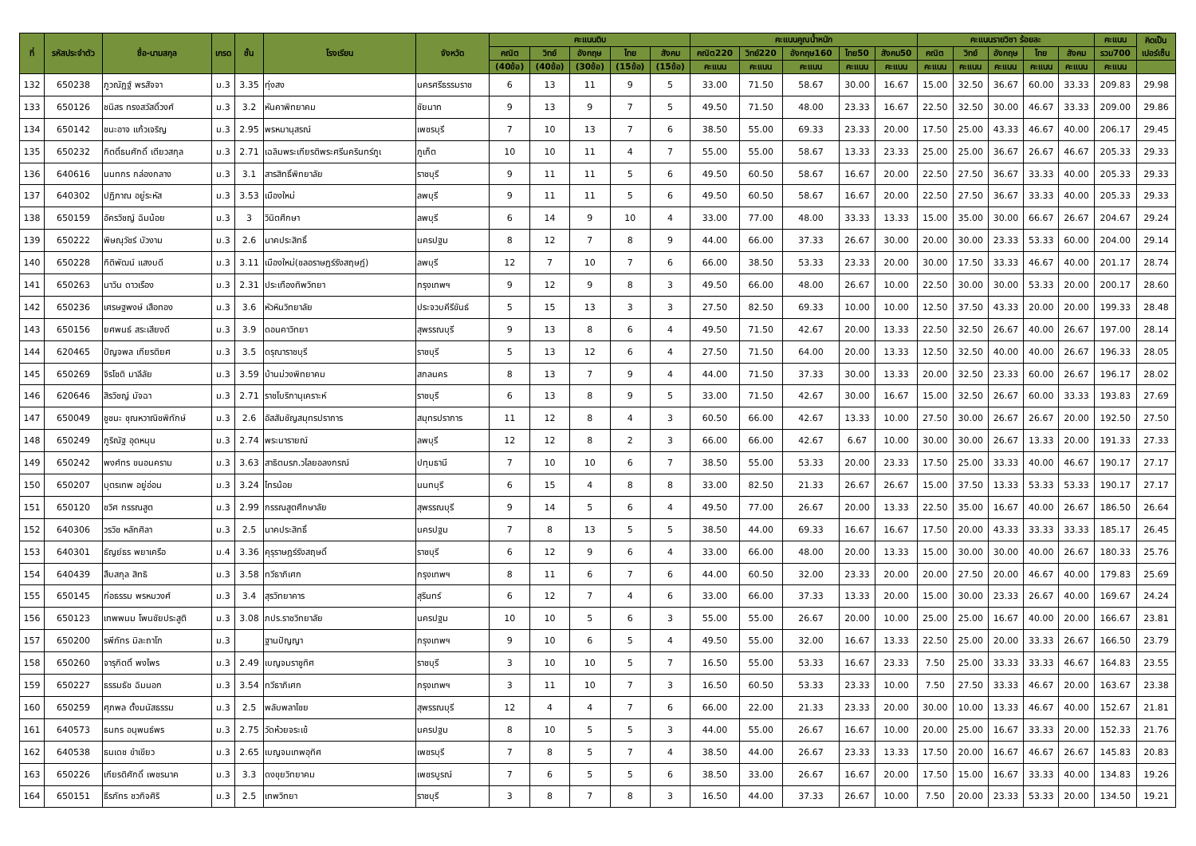| ที่ | รหัสประจำตัว | ชื่อ-นามสกุล | เกรด | ชั้น | โรงเรียน | จังหวัด | คะแนนดิบ | | | | | คะแนนคูณน้ำหนัก | | | | | คะแนนรายวิชา ร้อยละ | | | | | คะแนน | คิดเป็น เปอร์เซ็น |
| --- | --- | --- | --- | --- | --- | --- | --- | --- | --- | --- | --- | --- | --- | --- | --- | --- | --- | --- | --- | --- | --- | --- | --- |
| | | | | | | | คณิต | วิทย์ | อังกฤษ | ไทย | สังคม | คณิต220 | วิทย์220 | อังกฤษ160 | ไทย50 | สังคม50 | คณิต | วิทย์ | อังกฤษ | ไทย | สังคม | รวม700 | |
| | | | | | | | (40ข้อ) | (40ข้อ) | (30ข้อ) | (15ข้อ) | (15ข้อ) | คะแนน | คะแนน | คะแนน | คะแนน | คะแนน | คะแนน | คะแนน | คะแนน | คะแนน | คะแนน | คะแนน | |
| 132 | 650238 | ภูวณัฏฐ์ พรสัจจา | ม.3 | 3.35 | ทุ่งสง | นครศรีธรรมราช | 6 | 13 | 11 | 9 | 5 | 33.00 | 71.50 | 58.67 | 30.00 | 16.67 | 15.00 | 32.50 | 36.67 | 60.00 | 33.33 | 209.83 | 29.98 |
| 133 | 650126 | ชนิสร ทรงสวัสดิ์วงศ์ | ม.3 | 3.2 | หันคาพิทยาคม | ชัยนาท | 9 | 13 | 9 | 7 | 5 | 49.50 | 71.50 | 48.00 | 23.33 | 16.67 | 22.50 | 32.50 | 30.00 | 46.67 | 33.33 | 209.00 | 29.86 |
| 134 | 650142 | ชนะอาจ แก้วเจริญ | ม.3 | 2.95 | พรหมานุสรณ์ | เพชรบุรี | 7 | 10 | 13 | 7 | 6 | 38.50 | 55.00 | 69.33 | 23.33 | 20.00 | 17.50 | 25.00 | 43.33 | 46.67 | 40.00 | 206.17 | 29.45 |
| 135 | 650232 | กิตติ์ธนศักดิ์ เตียวสกุล | ม.3 | 2.71 | เฉลิมพระเกียรติพระศรีนครินทร์ภูเ | ภูเก็ต | 10 | 10 | 11 | 4 | 7 | 55.00 | 55.00 | 58.67 | 13.33 | 23.33 | 25.00 | 25.00 | 36.67 | 26.67 | 46.67 | 205.33 | 29.33 |
| 136 | 640616 | นนทกร กล่องกลาง | ม.3 | 3.1 | สารสิทธิ์พิทยาลัย | ราชบุรี | 9 | 11 | 11 | 5 | 6 | 49.50 | 60.50 | 58.67 | 16.67 | 20.00 | 22.50 | 27.50 | 36.67 | 33.33 | 40.00 | 205.33 | 29.33 |
| 137 | 640302 | ปฏิภาณ อยู่ระหัส | ม.3 | 3.53 | เมืองใหม่ | ลพบุรี | 9 | 11 | 11 | 5 | 6 | 49.50 | 60.50 | 58.67 | 16.67 | 20.00 | 22.50 | 27.50 | 36.67 | 33.33 | 40.00 | 205.33 | 29.33 |
| 138 | 650159 | อัครวิชญ์ ฉิมน้อย | ม.3 | 3 | วินิตศึกษา | ลพบุรี | 6 | 14 | 9 | 10 | 4 | 33.00 | 77.00 | 48.00 | 33.33 | 13.33 | 15.00 | 35.00 | 30.00 | 66.67 | 26.67 | 204.67 | 29.24 |
| 139 | 650222 | พิษณุวัชร์ บัวงาม | ม.3 | 2.6 | นาคประสิทธิ์ | นครปฐม | 8 | 12 | 7 | 8 | 9 | 44.00 | 66.00 | 37.33 | 26.67 | 30.00 | 20.00 | 30.00 | 23.33 | 53.33 | 60.00 | 204.00 | 29.14 |
| 140 | 650228 | กิติพัฒน์ แสงบดี | ม.3 | 3.11 | เมืองใหม่(ชลอราษฎร์รังสฤษฎ์) | ลพบุรี | 12 | 7 | 10 | 7 | 6 | 66.00 | 38.50 | 53.33 | 23.33 | 20.00 | 30.00 | 17.50 | 33.33 | 46.67 | 40.00 | 201.17 | 28.74 |
| 141 | 650263 | นาวิน ดาวเรือง | ม.3 | 2.31 | ประเทืองทิพวิทยา | กรุงเทพฯ | 9 | 12 | 9 | 8 | 3 | 49.50 | 66.00 | 48.00 | 26.67 | 10.00 | 22.50 | 30.00 | 30.00 | 53.33 | 20.00 | 200.17 | 28.60 |
| 142 | 650236 | เศรษฐพงษ์ เสือทอง | ม.3 | 3.6 | หัวหินวิทยาลัย | ประจวบคีรีขันธ์ | 5 | 15 | 13 | 3 | 3 | 27.50 | 82.50 | 69.33 | 10.00 | 10.00 | 12.50 | 37.50 | 43.33 | 20.00 | 20.00 | 199.33 | 28.48 |
| 143 | 650156 | ยศพนธ์ สระเสียงดี | ม.3 | 3.9 | ดอนคาวิทยา | สุพรรณบุรี | 9 | 13 | 8 | 6 | 4 | 49.50 | 71.50 | 42.67 | 20.00 | 13.33 | 22.50 | 32.50 | 26.67 | 40.00 | 26.67 | 197.00 | 28.14 |
| 144 | 620465 | ปัญจพล เกียรติยศ | ม.3 | 3.5 | ดรุณาราชบุรี | ราชบุรี | 5 | 13 | 12 | 6 | 4 | 27.50 | 71.50 | 64.00 | 20.00 | 13.33 | 12.50 | 32.50 | 40.00 | 40.00 | 26.67 | 196.33 | 28.05 |
| 145 | 650269 | จิรโชติ มาลีลัย | ม.3 | 3.59 | บ้านม่วงพิทยาคม | สกลนคร | 8 | 13 | 7 | 9 | 4 | 44.00 | 71.50 | 37.33 | 30.00 | 13.33 | 20.00 | 32.50 | 23.33 | 60.00 | 26.67 | 196.17 | 28.02 |
| 146 | 620646 | สิรวิชญ์ มัจฉา | ม.3 | 2.71 | ราชโบริกานุเคราะห์ | ราชบุรี | 6 | 13 | 8 | 9 | 5 | 33.00 | 71.50 | 42.67 | 30.00 | 16.67 | 15.00 | 32.50 | 26.67 | 60.00 | 33.33 | 193.83 | 27.69 |
| 147 | 650049 | ชูชนะ ชุณหวาณิชพิทักษ์ | ม.3 | 2.6 | อัสสัมชัญสมุทรปราการ | สมุทรปราการ | 11 | 12 | 8 | 4 | 3 | 60.50 | 66.00 | 42.67 | 13.33 | 10.00 | 27.50 | 30.00 | 26.67 | 26.67 | 20.00 | 192.50 | 27.50 |
| 148 | 650249 | ภูริณัฐ อุดหนุน | ม.3 | 2.74 | พระนารายณ์ | ลพบุรี | 12 | 12 | 8 | 2 | 3 | 66.00 | 66.00 | 42.67 | 6.67 | 10.00 | 30.00 | 30.00 | 26.67 | 13.33 | 20.00 | 191.33 | 27.33 |
| 149 | 650242 | พงศ์ทร ขนอนคราม | ม.3 | 3.63 | สาธิตมรภ.วไลยอลงกรณ์ | ปทุมธานี | 7 | 10 | 10 | 6 | 7 | 38.50 | 55.00 | 53.33 | 20.00 | 23.33 | 17.50 | 25.00 | 33.33 | 40.00 | 46.67 | 190.17 | 27.17 |
| 150 | 650207 | บุตรเทพ อยู่อ่อน | ม.3 | 3.24 | ไทรน้อย | นนทบุรี | 6 | 15 | 4 | 8 | 8 | 33.00 | 82.50 | 21.33 | 26.67 | 26.67 | 15.00 | 37.50 | 13.33 | 53.33 | 53.33 | 190.17 | 27.17 |
| 151 | 650120 | ชวิศ กรรณสูต | ม.3 | 2.99 | กรรณสูตศึกษาลัย | สุพรรณบุรี | 9 | 14 | 5 | 6 | 4 | 49.50 | 77.00 | 26.67 | 20.00 | 13.33 | 22.50 | 35.00 | 16.67 | 40.00 | 26.67 | 186.50 | 26.64 |
| 152 | 640306 | วรวิช หลักศิลา | ม.3 | 2.5 | นาคประสิทธิ์ | นครปฐม | 7 | 8 | 13 | 5 | 5 | 38.50 | 44.00 | 69.33 | 16.67 | 16.67 | 17.50 | 20.00 | 43.33 | 33.33 | 33.33 | 185.17 | 26.45 |
| 153 | 640301 | ธัญย์ธร พยาเครือ | ม.4 | 3.36 | คุรุราษฎร์รังสฤษดิ์ | ราชบุรี | 6 | 12 | 9 | 6 | 4 | 33.00 | 66.00 | 48.00 | 20.00 | 13.33 | 15.00 | 30.00 | 30.00 | 40.00 | 26.67 | 180.33 | 25.76 |
| 154 | 640439 | สืบสกุล สิทธิ | ม.3 | 3.58 | ทวีธาภิเศก | กรุงเทพฯ | 8 | 11 | 6 | 7 | 6 | 44.00 | 60.50 | 32.00 | 23.33 | 20.00 | 20.00 | 27.50 | 20.00 | 46.67 | 40.00 | 179.83 | 25.69 |
| 155 | 650145 | ก่อธรรม พรหมวงศ์ | ม.3 | 3.4 | สุรวิทยาคาร | สุรินทร์ | 6 | 12 | 7 | 4 | 6 | 33.00 | 66.00 | 37.33 | 13.33 | 20.00 | 15.00 | 30.00 | 23.33 | 26.67 | 40.00 | 169.67 | 24.24 |
| 156 | 650123 | เทพพนม โพนชัยประสูติ | ม.3 | 3.08 | ภปร.ราชวิทยาลัย | นครปฐม | 10 | 10 | 5 | 6 | 3 | 55.00 | 55.00 | 26.67 | 20.00 | 10.00 | 25.00 | 25.00 | 16.67 | 40.00 | 20.00 | 166.67 | 23.81 |
| 157 | 650200 | รพีภัทร มิละถาโก | ม.3 | | ฐานปัญญา | กรุงเทพฯ | 9 | 10 | 6 | 5 | 4 | 49.50 | 55.00 | 32.00 | 16.67 | 13.33 | 22.50 | 25.00 | 20.00 | 33.33 | 26.67 | 166.50 | 23.79 |
| 158 | 650260 | จารุกิตติ์ พงไพร | ม.3 | 2.49 | เบญจมราชูทิศ | ราชบุรี | 3 | 10 | 10 | 5 | 7 | 16.50 | 55.00 | 53.33 | 16.67 | 23.33 | 7.50 | 25.00 | 33.33 | 33.33 | 46.67 | 164.83 | 23.55 |
| 159 | 650227 | ธรรมธัช ฉิมนอก | ม.3 | 3.54 | ทวีธาภิเศก | กรุงเทพฯ | 3 | 11 | 10 | 7 | 3 | 16.50 | 60.50 | 53.33 | 23.33 | 10.00 | 7.50 | 27.50 | 33.33 | 46.67 | 20.00 | 163.67 | 23.38 |
| 160 | 650259 | ศุภพล ตั้งมนัสธรรม | ม.3 | 2.5 | พลับพลาไชย | สุพรรณบุรี | 12 | 4 | 4 | 7 | 6 | 66.00 | 22.00 | 21.33 | 23.33 | 20.00 | 30.00 | 10.00 | 13.33 | 46.67 | 40.00 | 152.67 | 21.81 |
| 161 | 640573 | ธนกร อนุพนธ์พร | ม.3 | 2.75 | วัดห้วยจระเข้ | นครปฐม | 8 | 10 | 5 | 5 | 3 | 44.00 | 55.00 | 26.67 | 16.67 | 10.00 | 20.00 | 25.00 | 16.67 | 33.33 | 20.00 | 152.33 | 21.76 |
| 162 | 640538 | ธนเดช ขำเขียว | ม.3 | 2.65 | เบญจมเทพอุทิศ | เพชรบุรี | 7 | 8 | 5 | 7 | 4 | 38.50 | 44.00 | 26.67 | 23.33 | 13.33 | 17.50 | 20.00 | 16.67 | 46.67 | 26.67 | 145.83 | 20.83 |
| 163 | 650226 | เกียรติศักดิ์ เพชรนาค | ม.3 | 3.3 | ดงขุยวิทยาคม | เพชรบูรณ์ | 7 | 6 | 5 | 5 | 6 | 38.50 | 33.00 | 26.67 | 16.67 | 20.00 | 17.50 | 15.00 | 16.67 | 33.33 | 40.00 | 134.83 | 19.26 |
| 164 | 650151 | ธีรภัทร ชวกิจศิริ | ม.3 | 2.5 | เทพวิทยา | ราชบุรี | 3 | 8 | 7 | 8 | 3 | 16.50 | 44.00 | 37.33 | 26.67 | 10.00 | 7.50 | 20.00 | 23.33 | 53.33 | 20.00 | 134.50 | 19.21 |